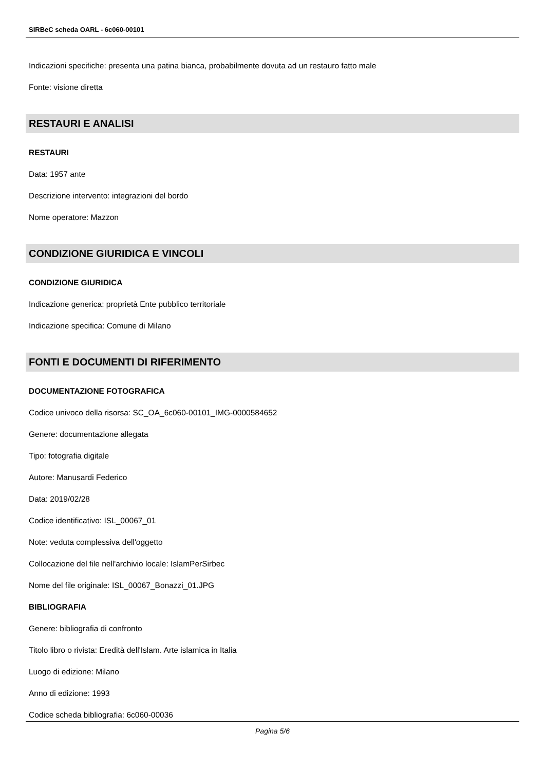SIRBeC scheda OARL - 6c060-00101
Indicazioni specifiche: presenta una patina bianca, probabilmente dovuta ad un restauro fatto male
Fonte: visione diretta
RESTAURI E ANALISI
RESTAURI
Data: 1957 ante
Descrizione intervento: integrazioni del bordo
Nome operatore: Mazzon
CONDIZIONE GIURIDICA E VINCOLI
CONDIZIONE GIURIDICA
Indicazione generica: proprietà Ente pubblico territoriale
Indicazione specifica: Comune di Milano
FONTI E DOCUMENTI DI RIFERIMENTO
DOCUMENTAZIONE FOTOGRAFICA
Codice univoco della risorsa: SC_OA_6c060-00101_IMG-0000584652
Genere: documentazione allegata
Tipo: fotografia digitale
Autore: Manusardi Federico
Data: 2019/02/28
Codice identificativo: ISL_00067_01
Note: veduta complessiva dell'oggetto
Collocazione del file nell'archivio locale: IslamPerSirbec
Nome del file originale: ISL_00067_Bonazzi_01.JPG
BIBLIOGRAFIA
Genere: bibliografia di confronto
Titolo libro o rivista: Eredità dell'Islam. Arte islamica in Italia
Luogo di edizione: Milano
Anno di edizione: 1993
Codice scheda bibliografia: 6c060-00036
Pagina 5/6